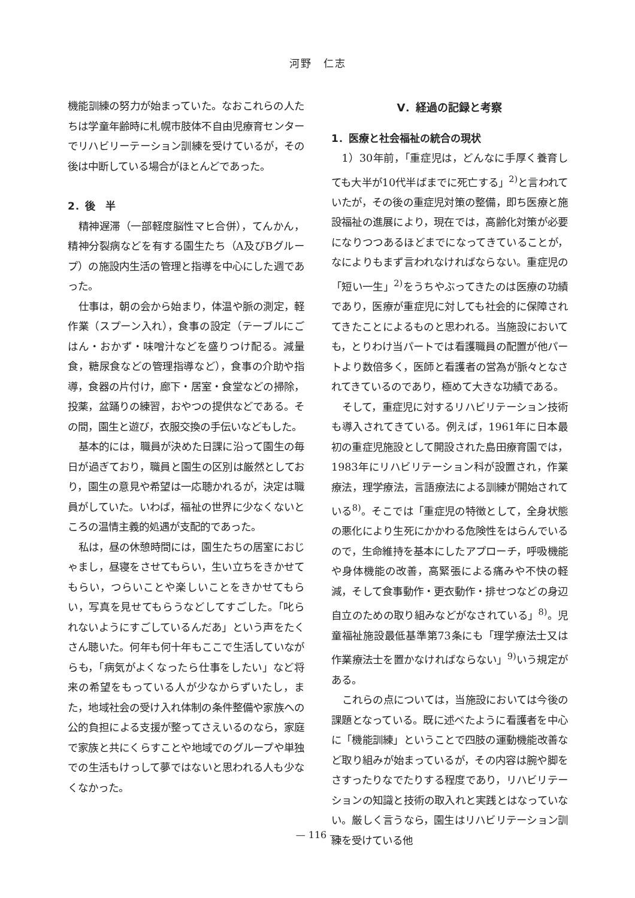河野　仁志
機能訓練の努力が始まっていた。なおこれらの人たちは学童年齢時に札幌市肢体不自由児療育センターでリハビリーテーション訓練を受けているが，その後は中断している場合がほとんどであった。
2．後　半
精神遅滞（一部軽度脳性マヒ合併），てんかん，精神分裂病などを有する園生たち（A及びBグループ）の施設内生活の管理と指導を中心にした週であった。
仕事は，朝の会から始まり，体温や脈の測定，軽作業（スプーン入れ），食事の設定（テーブルにごはん・おかず・味噌汁などを盛りつけ配る。減量食，糖尿食などの管理指導など），食事の介助や指導，食器の片付け，廊下・居室・食堂などの掃除，投薬，盆踊りの練習，おやつの提供などである。その間，園生と遊び，衣服交換の手伝いなどもした。
基本的には，職員が決めた日課に沿って園生の毎日が過ぎており，職員と園生の区別は厳然としており，園生の意見や希望は一応聴かれるが，決定は職員がしていた。いわば，福祉の世界に少なくないところの温情主義的処遇が支配的であった。
私は，昼の休憩時間には，園生たちの居室におじゃまし，昼寝をさせてもらい，生い立ちをきかせてもらい，つらいことや楽しいことをきかせてもらい，写真を見せてもらうなどしてすごした。「叱られないようにすごしているんだあ」という声をたくさん聴いた。何年も何十年もここで生活していながらも，「病気がよくなったら仕事をしたい」など将来の希望をもっている人が少なからずいたし，また，地域社会の受け入れ体制の条件整備や家族への公的負担による支援が整ってさえいるのなら，家庭で家族と共にくらすことや地域でのグループや単独での生活もけっして夢ではないと思われる人も少なくなかった。
V．経過の記録と考察
1．医療と社会福祉の統合の現状
1）30年前，「重症児は，どんなに手厚く養育しても大半が10代半ばまでに死亡する」<sup>2)</sup>と言われていたが，その後の重症児対策の整備，即ち医療と施設福祉の進展により，現在では，高齢化対策が必要になりつつあるほどまでになってきていることが，なによりもまず言われなければならない。重症児の「短い一生」<sup>2)</sup>をうちやぶってきたのは医療の功績であり，医療が重症児に対しても社会的に保障されてきたことによるものと思われる。当施設においても，とりわけ当パートでは看護職員の配置が他パートより数倍多く，医師と看護者の営為が脈々となされてきているのであり，極めて大きな功績である。
そして，重症児に対するリハビリテーション技術も導入されてきている。例えば，1961年に日本最初の重症児施設として開設された島田療育園では，1983年にリハビリテーション科が設置され，作業療法，理学療法，言語療法による訓練が開始されている<sup>8)</sup>。そこでは「重症児の特徴として，全身状態の悪化により生死にかかわる危険性をはらんでいるので，生命維持を基本にしたアプローチ，呼吸機能や身体機能の改善，高緊張による痛みや不快の軽減，そして食事動作・更衣動作・排せつなどの身辺自立のための取り組みなどがなされている」<sup>8)</sup>。児童福祉施設最低基準第73条にも「理学療法士又は作業療法士を置かなければならない」<sup>9)</sup>いう規定がある。
これらの点については，当施設においては今後の課題となっている。既に述べたように看護者を中心に「機能訓練」ということで四肢の運動機能改善など取り組みが始まっているが，その内容は腕や脚をさすったりなでたりする程度であり，リハビリテーションの知識と技術の取入れと実践とはなっていない。厳しく言うなら，園生はリハビリテーション訓練を受けている他
— 116 —